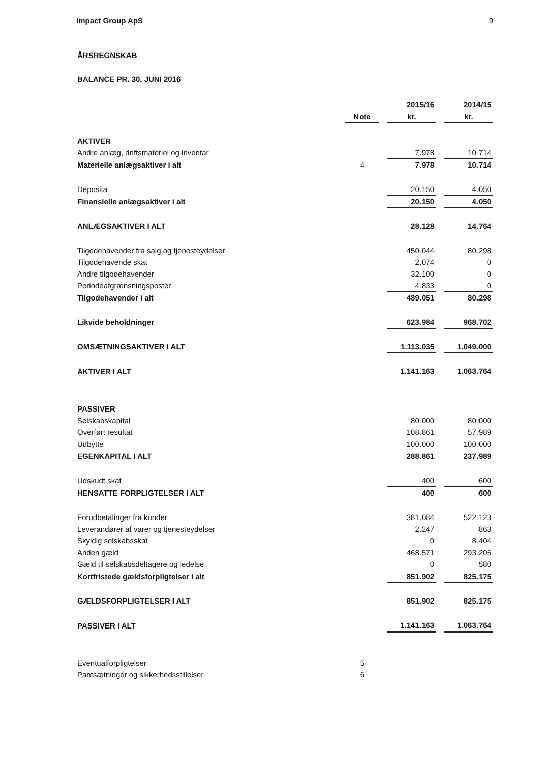Impact Group ApS 9
ÅRSREGNSKAB
BALANCE PR. 30. JUNI 2016
| | | | 2015/16 | | 2014/15 |
| --- | --- | --- | --- | --- | --- |
| | Note | | kr. | | kr. |
| AKTIVER | | | | | |
| Andre anlæg, driftsmateriel og inventar | | | 7.978 | | 10.714 |
| Materielle anlægsaktiver i alt | 4 | | 7.978 | | 10.714 |
| Deposita | | | 20.150 | | 4.050 |
| Finansielle anlægsaktiver i alt | | | 20.150 | | 4.050 |
| ANLÆGSAKTIVER I ALT | | | 28.128 | | 14.764 |
| Tilgodehavender fra salg og tjenesteydelser | | | 450.044 | | 80.298 |
| Tilgodehavende skat | | | 2.074 | | 0 |
| Andre tilgodehavender | | | 32.100 | | 0 |
| Periodeafgrænsningsposter | | | 4.833 | | 0 |
| Tilgodehavender i alt | | | 489.051 | | 80.298 |
| Likvide beholdninger | | | 623.984 | | 968.702 |
| OMSÆTNINGSAKTIVER I ALT | | | 1.113.035 | | 1.049.000 |
| AKTIVER I ALT | | | 1.141.163 | | 1.063.764 |
| PASSIVER | | | | | |
| Selskabskapital | | | 80.000 | | 80.000 |
| Overført resultat | | | 108.861 | | 57.989 |
| Udbytte | | | 100.000 | | 100.000 |
| EGENKAPITAL I ALT | | | 288.861 | | 237.989 |
| Udskudt skat | | | 400 | | 600 |
| HENSATTE FORPLIGTELSER I ALT | | | 400 | | 600 |
| Forudbetalinger fra kunder | | | 381.084 | | 522.123 |
| Leverandører af varer og tjenesteydelser | | | 2.247 | | 863 |
| Skyldig selskabsskat | | | 0 | | 8.404 |
| Anden gæld | | | 468.571 | | 293.205 |
| Gæld til selskabsdeltagere og ledelse | | | 0 | | 580 |
| Kortfristede gældsforpligtelser i alt | | | 851.902 | | 825.175 |
| GÆLDSFORPLIGTELSER I ALT | | | 851.902 | | 825.175 |
| PASSIVER I ALT | | | 1.141.163 | | 1.063.764 |
| Eventualforpligtelser | 5 | | | | |
| Pantsætninger og sikkerhedsstillelser | 6 | | | | |